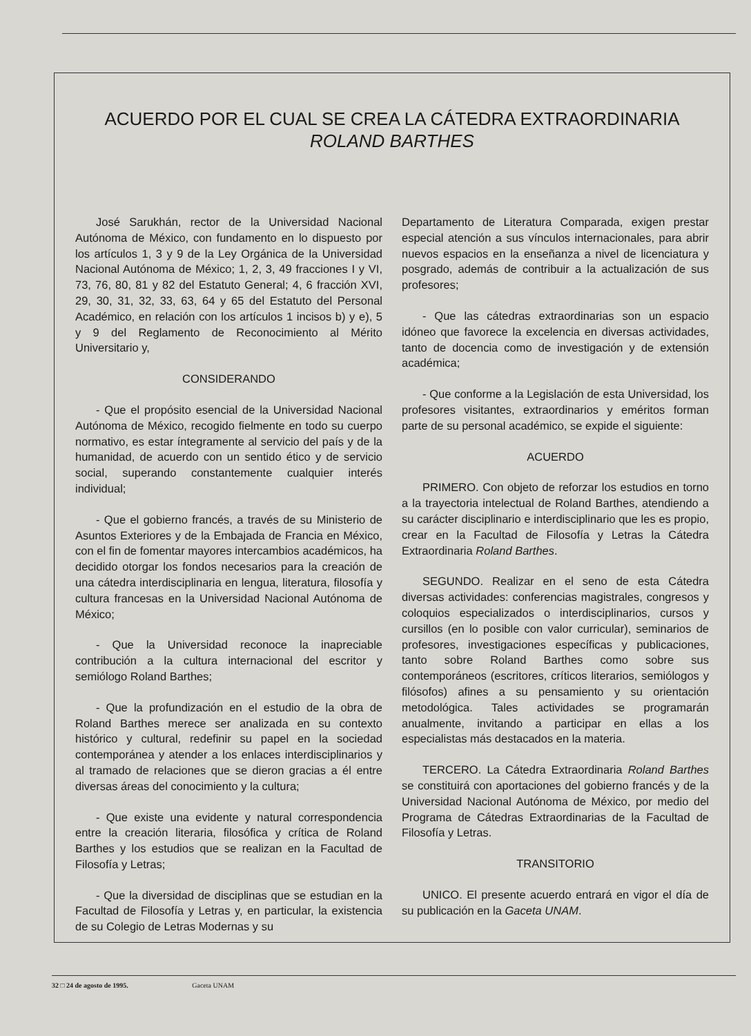ACUERDO POR EL CUAL SE CREA LA CÁTEDRA EXTRAORDINARIA
ROLAND BARTHES
José Sarukhán, rector de la Universidad Nacional Autónoma de México, con fundamento en lo dispuesto por los artículos 1, 3 y 9 de la Ley Orgánica de la Universidad Nacional Autónoma de México; 1, 2, 3, 49 fracciones I y VI, 73, 76, 80, 81 y 82 del Estatuto General; 4, 6 fracción XVI, 29, 30, 31, 32, 33, 63, 64 y 65 del Estatuto del Personal Académico, en relación con los artículos 1 incisos b) y e), 5 y 9 del Reglamento de Reconocimiento al Mérito Universitario y,
CONSIDERANDO
- Que el propósito esencial de la Universidad Nacional Autónoma de México, recogido fielmente en todo su cuerpo normativo, es estar íntegramente al servicio del país y de la humanidad, de acuerdo con un sentido ético y de servicio social, superando constantemente cualquier interés individual;
- Que el gobierno francés, a través de su Ministerio de Asuntos Exteriores y de la Embajada de Francia en México, con el fin de fomentar mayores intercambios académicos, ha decidido otorgar los fondos necesarios para la creación de una cátedra interdisciplinaria en lengua, literatura, filosofía y cultura francesas en la Universidad Nacional Autónoma de México;
- Que la Universidad reconoce la inapreciable contribución a la cultura internacional del escritor y semiólogo Roland Barthes;
- Que la profundización en el estudio de la obra de Roland Barthes merece ser analizada en su contexto histórico y cultural, redefinir su papel en la sociedad contemporánea y atender a los enlaces interdisciplinarios y al tramado de relaciones que se dieron gracias a él entre diversas áreas del conocimiento y la cultura;
- Que existe una evidente y natural correspondencia entre la creación literaria, filosófica y crítica de Roland Barthes y los estudios que se realizan en la Facultad de Filosofía y Letras;
- Que la diversidad de disciplinas que se estudian en la Facultad de Filosofía y Letras y, en particular, la existencia de su Colegio de Letras Modernas y su
Departamento de Literatura Comparada, exigen prestar especial atención a sus vínculos internacionales, para abrir nuevos espacios en la enseñanza a nivel de licenciatura y posgrado, además de contribuir a la actualización de sus profesores;
- Que las cátedras extraordinarias son un espacio idóneo que favorece la excelencia en diversas actividades, tanto de docencia como de investigación y de extensión académica;
- Que conforme a la Legislación de esta Universidad, los profesores visitantes, extraordinarios y eméritos forman parte de su personal académico, se expide el siguiente:
ACUERDO
PRIMERO. Con objeto de reforzar los estudios en torno a la trayectoria intelectual de Roland Barthes, atendiendo a su carácter disciplinario e interdisciplinario que les es propio, crear en la Facultad de Filosofía y Letras la Cátedra Extraordinaria Roland Barthes.
SEGUNDO. Realizar en el seno de esta Cátedra diversas actividades: conferencias magistrales, congresos y coloquios especializados o interdisciplinarios, cursos y cursillos (en lo posible con valor curricular), seminarios de profesores, investigaciones específicas y publicaciones, tanto sobre Roland Barthes como sobre sus contemporáneos (escritores, críticos literarios, semiólogos y filósofos) afines a su pensamiento y su orientación metodológica. Tales actividades se programarán anualmente, invitando a participar en ellas a los especialistas más destacados en la materia.
TERCERO. La Cátedra Extraordinaria Roland Barthes se constituirá con aportaciones del gobierno francés y de la Universidad Nacional Autónoma de México, por medio del Programa de Cátedras Extraordinarias de la Facultad de Filosofía y Letras.
TRANSITORIO
UNICO. El presente acuerdo entrará en vigor el día de su publicación en la Gaceta UNAM.
32 □ 24 de agosto de 1995. Gaceta UNAM